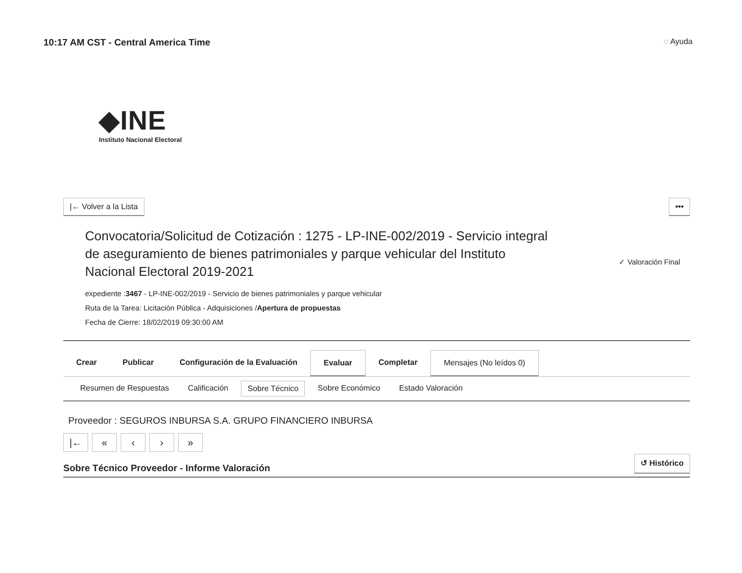10:17 AM CST - Central America Time
◌ Ayuda
◆INE
Instituto Nacional Electoral
|← Volver a la Lista •••
Convocatoria/Solicitud de Cotización : 1275 - LP-INE-002/2019 - Servicio integral de aseguramiento de bienes patrimoniales y parque vehicular del Instituto Nacional Electoral 2019-2021
expediente :3467 - LP-INE-002/2019 - Servicio de bienes patrimoniales y parque vehicular
Ruta de la Tarea: Licitación Pública - Adquisiciones /Apertura de propuestas
Fecha de Cierre: 18/02/2019 09:30:00 AM
✓ Valoración Final
Crear Publicar Configuración de la Evaluación Evaluar Completar Mensajes (No leídos 0)
Resumen de Respuestas Calificación Sobre Técnico Sobre Económico Estado Valoración
Proveedor : SEGUROS INBURSA S.A. GRUPO FINANCIERO INBURSA
|← « ‹ › »
Sobre Técnico Proveedor - Informe Valoración
↺ Histórico